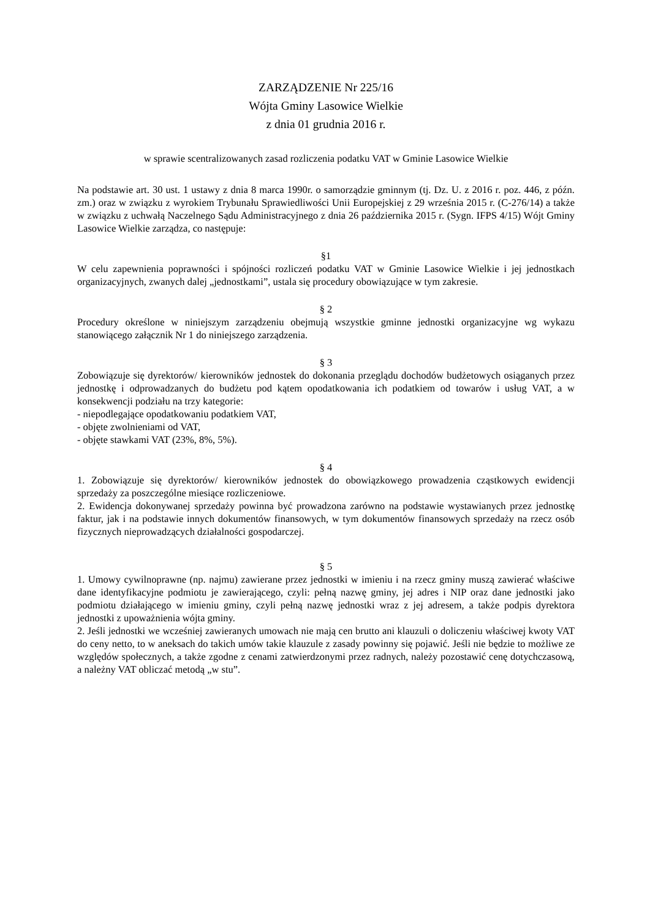ZARZĄDZENIE Nr 225/16
Wójta Gminy Lasowice Wielkie
z dnia 01 grudnia 2016 r.
w sprawie scentralizowanych zasad rozliczenia podatku VAT w Gminie Lasowice Wielkie
Na podstawie art. 30 ust. 1 ustawy z dnia 8 marca 1990r. o samorządzie gminnym (tj. Dz. U. z 2016 r. poz. 446, z późn. zm.) oraz w związku z wyrokiem Trybunału Sprawiedliwości Unii Europejskiej z 29 września 2015 r. (C-276/14) a także w związku z uchwałą Naczelnego Sądu Administracyjnego z dnia 26 października 2015 r. (Sygn. IFPS 4/15) Wójt Gminy Lasowice Wielkie zarządza, co następuje:
§1
W celu zapewnienia poprawności i spójności rozliczeń podatku VAT w Gminie Lasowice Wielkie i jej jednostkach organizacyjnych, zwanych dalej „jednostkami”, ustala się procedury obowiązujące w tym zakresie.
§ 2
Procedury określone w niniejszym zarządzeniu obejmują wszystkie gminne jednostki organizacyjne wg wykazu stanowiącego załącznik Nr 1 do niniejszego zarządzenia.
§ 3
Zobowiązuje się dyrektorów/ kierowników jednostek do dokonania przeglądu dochodów budżetowych osiąganych przez jednostkę i odprowadzanych do budżetu pod kątem opodatkowania ich podatkiem od towarów i usług VAT, a w konsekwencji podziału na trzy kategorie:
- niepodlegające opodatkowaniu podatkiem VAT,
- objęte zwolnieniami od VAT,
- objęte stawkami VAT (23%, 8%, 5%).
§ 4
1. Zobowiązuje się dyrektorów/ kierowników jednostek do obowiązkowego prowadzenia cząstkowych ewidencji sprzedaży za poszczególne miesiące rozliczeniowe.
2. Ewidencja dokonywanej sprzedaży powinna być prowadzona zarówno na podstawie wystawianych przez jednostkę faktur, jak i na podstawie innych dokumentów finansowych, w tym dokumentów finansowych sprzedaży na rzecz osób fizycznych nieprowadzących działalności gospodarczej.
§ 5
1. Umowy cywilnoprawne (np. najmu) zawierane przez jednostki w imieniu i na rzecz gminy muszą zawierać właściwe dane identyfikacyjne podmiotu je zawierającego, czyli: pełną nazwę gminy, jej adres i NIP oraz dane jednostki jako podmiotu działającego w imieniu gminy, czyli pełną nazwę jednostki wraz z jej adresem, a także podpis dyrektora jednostki z upoważnienia wójta gminy.
2. Jeśli jednostki we wcześniej zawieranych umowach nie mają cen brutto ani klauzuli o doliczeniu właściwej kwoty VAT do ceny netto, to w aneksach do takich umów takie klauzule z zasady powinny się pojawić. Jeśli nie będzie to możliwe ze względów społecznych, a także zgodne z cenami zatwierdzonymi przez radnych, należy pozostawić cenę dotychczasową, a należny VAT obliczać metodą „w stu”.